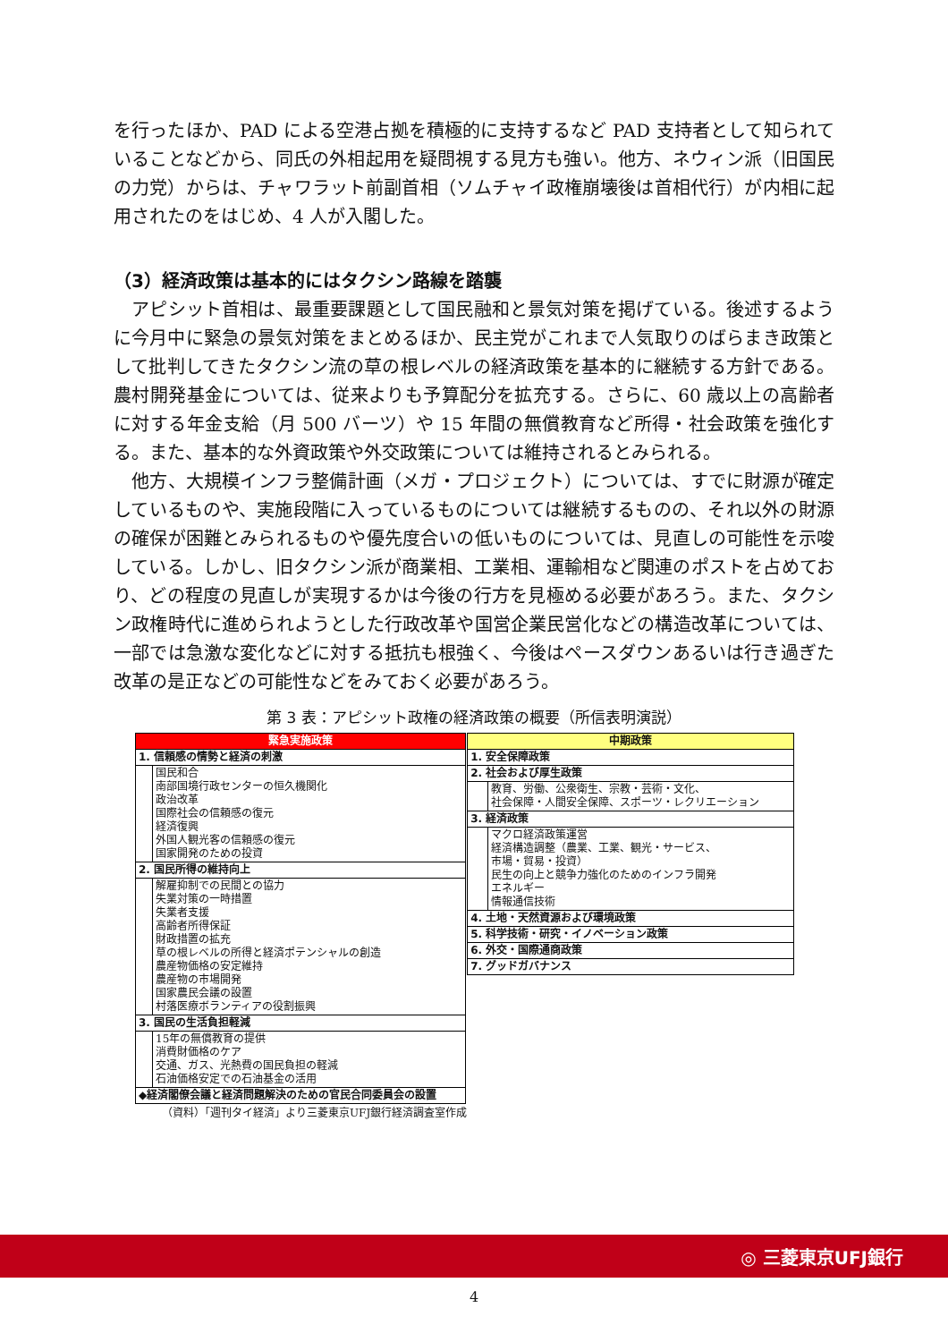を行ったほか、PAD による空港占拠を積極的に支持するなど PAD 支持者として知られていることなどから、同氏の外相起用を疑問視する見方も強い。他方、ネウィン派（旧国民の力党）からは、チャワラット前副首相（ソムチャイ政権崩壊後は首相代行）が内相に起用されたのをはじめ、4 人が入閣した。
（3）経済政策は基本的にはタクシン路線を踏襲
　アピシット首相は、最重要課題として国民融和と景気対策を掲げている。後述するように今月中に緊急の景気対策をまとめるほか、民主党がこれまで人気取りのばらまき政策として批判してきたタクシン流の草の根レベルの経済政策を基本的に継続する方針である。農村開発基金については、従来よりも予算配分を拡充する。さらに、60 歳以上の高齢者に対する年金支給（月 500 バーツ）や 15 年間の無償教育など所得・社会政策を強化する。また、基本的な外資政策や外交政策については維持されるとみられる。
　他方、大規模インフラ整備計画（メガ・プロジェクト）については、すでに財源が確定しているものや、実施段階に入っているものについては継続するものの、それ以外の財源の確保が困難とみられるものや優先度合いの低いものについては、見直しの可能性を示唆している。しかし、旧タクシン派が商業相、工業相、運輸相など関連のポストを占めており、どの程度の見直しが実現するかは今後の行方を見極める必要があろう。また、タクシン政権時代に進められようとした行政改革や国営企業民営化などの構造改革については、一部では急激な変化などに対する抵抗も根強く、今後はペースダウンあるいは行き過ぎた改革の是正などの可能性などをみておく必要があろう。
第 3 表：アピシット政権の経済政策の概要（所信表明演説）
| 緊急実施政策 | |
| 1. 信頼感の情勢と経済の刺激 | |
| | 国民和合 南部国境行政センターの恒久機関化 政治改革 国際社会の信頼感の復元 経済復興 外国人観光客の信頼感の復元 国家開発のための投資 |
| 2. 国民所得の維持向上 | |
| | 解雇抑制での民間との協力 失業対策の一時措置 失業者支援 高齢者所得保証 財政措置の拡充 草の根レベルの所得と経済ポテンシャルの創造 農産物価格の安定維持 農産物の市場開発 国家農民会議の設置 村落医療ボランティアの役割振興 |
| 3. 国民の生活負担軽減 | |
| | 15年の無償教育の提供 消費財価格のケア 交通、ガス、光熱費の国民負担の軽減 石油価格安定での石油基金の活用 |
| ◆経済閣僚会議と経済問題解決のための官民合同委員会の設置 | |
（資料）「週刊タイ経済」より三菱東京UFJ銀行経済調査室作成
| 中期政策 | |
| 1. 安全保障政策 | |
| 2. 社会および厚生政策 | |
| | 教育、労働、公衆衛生、宗教・芸術・文化、 社会保障・人間安全保障、スポーツ・レクリエーション |
| 3. 経済政策 | |
| | マクロ経済政策運営 経済構造調整（農業、工業、観光・サービス、 市場・貿易・投資） 民生の向上と競争力強化のためのインフラ開発 エネルギー 情報通信技術 |
| 4. 土地・天然資源および環境政策 | |
| 5. 科学技術・研究・イノベーション政策 | |
| 6. 外交・国際通商政策 | |
| 7. グッドガバナンス | |
◎ 三菱東京UFJ銀行
4